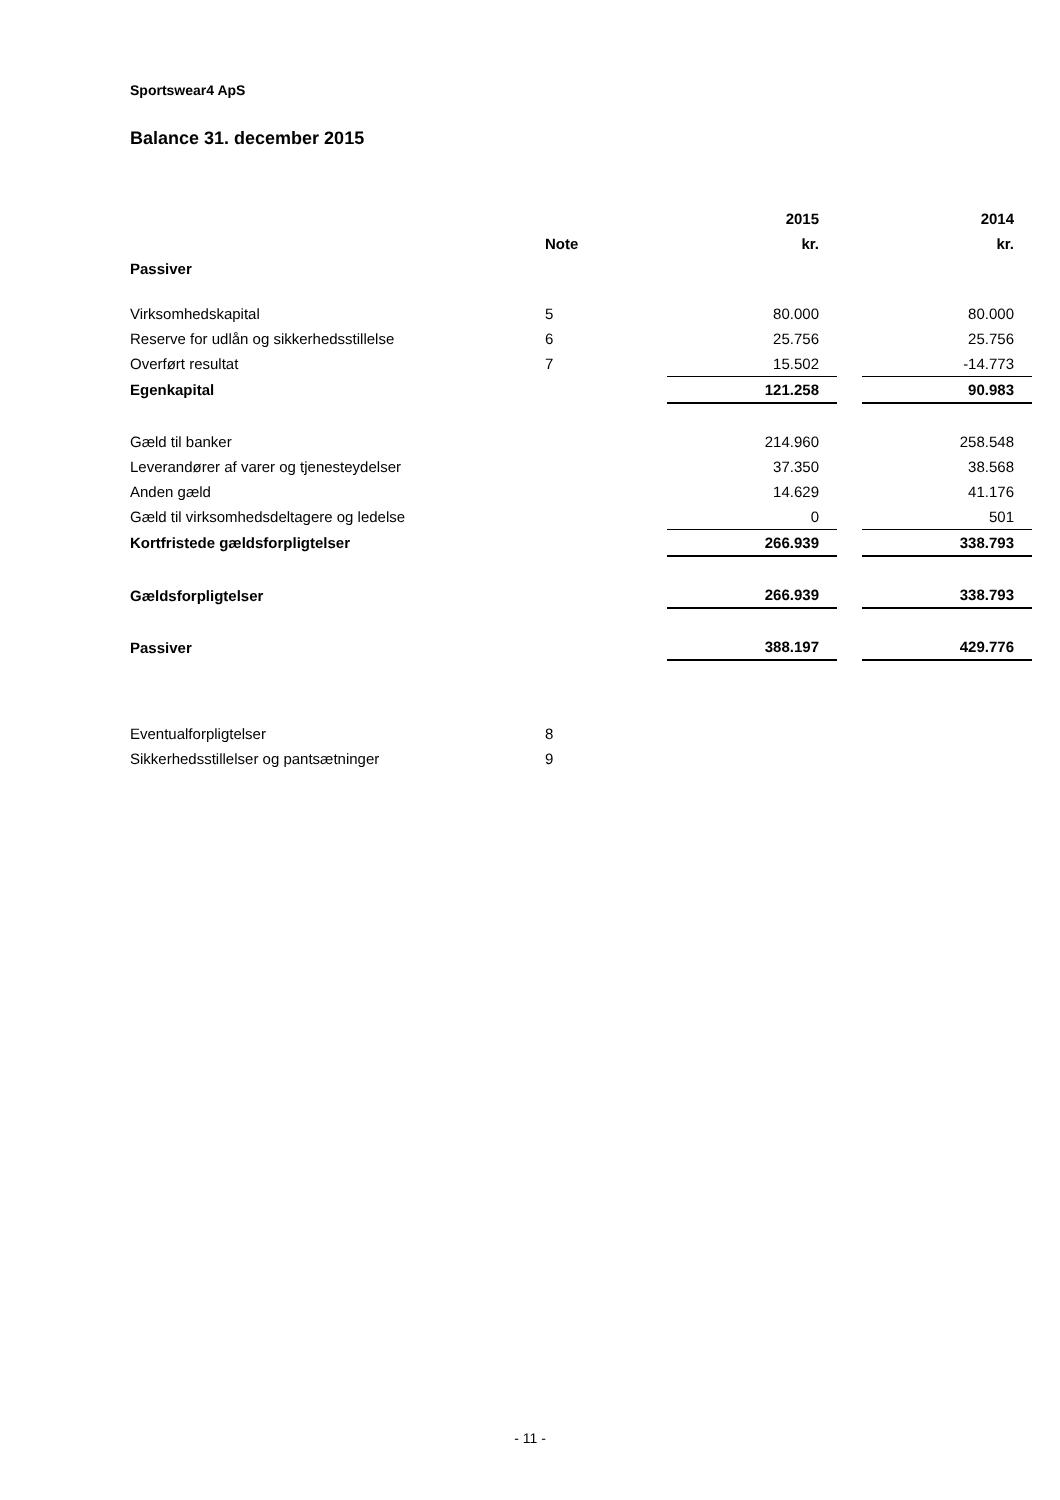Sportswear4 ApS
Balance 31. december 2015
| | | 2015 | | 2014 |
| --- | --- | --- | --- | --- |
| | Note | kr. | | kr. |
| Passiver | | | | |
| Virksomhedskapital | 5 | 80.000 | | 80.000 |
| Reserve for udlån og sikkerhedsstillelse | 6 | 25.756 | | 25.756 |
| Overført resultat | 7 | 15.502 | | -14.773 |
| Egenkapital | | 121.258 | | 90.983 |
| Gæld til banker | | 214.960 | | 258.548 |
| Leverandører af varer og tjenesteydelser | | 37.350 | | 38.568 |
| Anden gæld | | 14.629 | | 41.176 |
| Gæld til virksomhedsdeltagere og ledelse | | 0 | | 501 |
| Kortfristede gældsforpligtelser | | 266.939 | | 338.793 |
| Gældsforpligtelser | | 266.939 | | 338.793 |
| Passiver | | 388.197 | | 429.776 |
| Eventualforpligtelser | 8 | | | |
| Sikkerhedsstillelser og pantsætninger | 9 | | | |
- 11 -